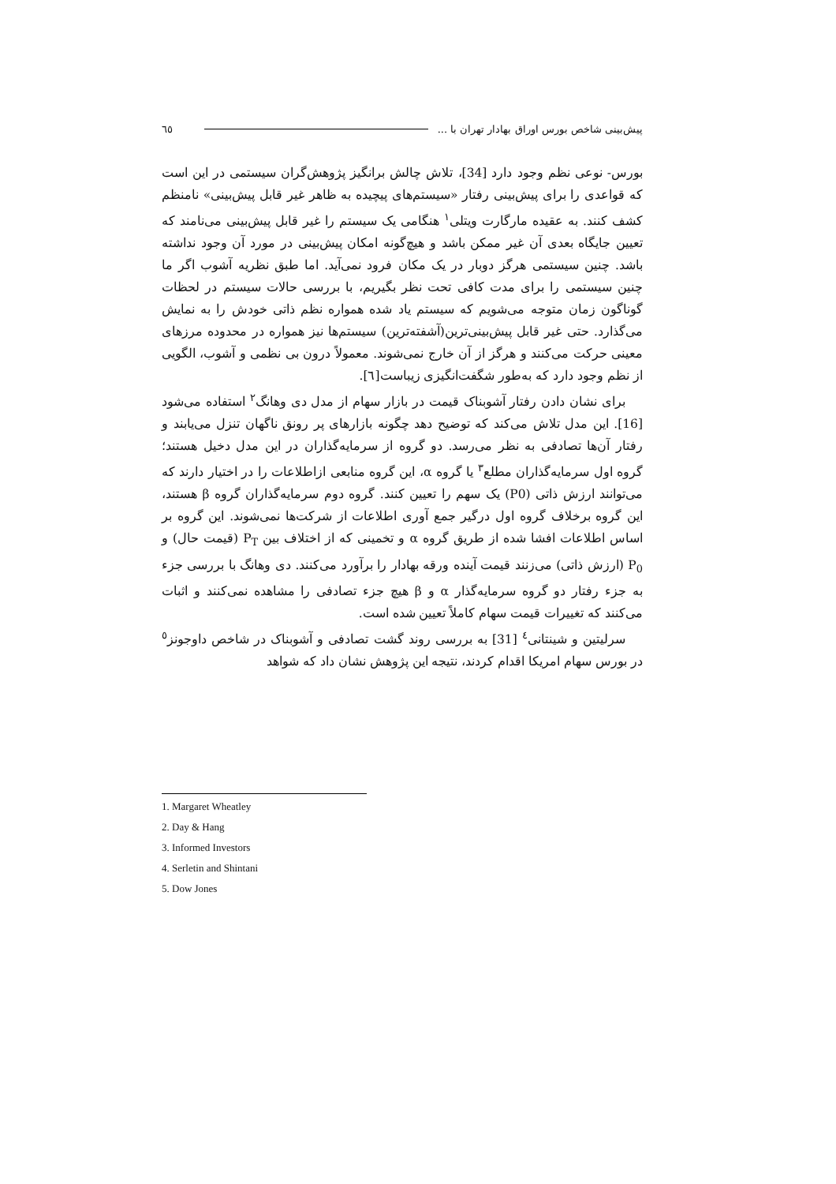پیش‌بینی شاخص بورس اوراق بهادار تهران با ... ٦٥
بورس- نوعی نظم وجود دارد [34]، تلاش چالش برانگیز پژوهش‌گران سیستمی در این است که قواعدی را برای پیش‌بینی رفتار «سیستم‌های پیچیده به ظاهر غیر قابل پیش‌بینی» نامنظم کشف کنند. به عقیده مارگارت ویتلی<sup>۱</sup> هنگامی یک سیستم را غیر قابل پیش‌بینی می‌نامند که تعیین جایگاه بعدی آن غیر ممکن باشد و هیچ‌گونه امکان پیش‌بینی در مورد آن وجود نداشته باشد. چنین سیستمی هرگز دوبار در یک مکان فرود نمی‌آید. اما طبق نظریه آشوب اگر ما چنین سیستمی را برای مدت کافی تحت نظر بگیریم، با بررسی حالات سیستم در لحظات گوناگون زمان متوجه می‌شویم که سیستم یاد شده همواره نظم ذاتی خودش را به نمایش می‌گذارد. حتی غیر قابل پیش‌بینی‌ترین(آشفته‌ترین) سیستم‌ها نیز همواره در محدوده مرزهای معینی حرکت می‌کنند و هرگز از آن خارج نمی‌شوند. معمولاً درون بی نظمی و آشوب، الگویی از نظم وجود دارد که به‌طور شگفت‌انگیزی زیباست[٦].
برای نشان دادن رفتار آشوبناک قیمت در بازار سهام از مدل دی وهانگ<sup>۲</sup> استفاده می‌شود [16]. این مدل تلاش می‌کند که توضیح دهد چگونه بازارهای پر رونق ناگهان تنزل می‌یابند و رفتار آن‌ها تصادفی به نظر می‌رسد. دو گروه از سرمایه‌گذاران در این مدل دخیل هستند؛ گروه اول سرمایه‌گذاران مطلع<sup>۳</sup> یا گروه α، این گروه منابعی ازاطلاعات را در اختیار دارند که می‌توانند ارزش ذاتی (P0) یک سهم را تعیین کنند. گروه دوم سرمایه‌گذاران گروه β هستند، این گروه برخلاف گروه اول درگیر جمع آوری اطلاعات از شرکت‌ها نمی‌شوند. این گروه بر اساس اطلاعات افشا شده از طریق گروه α و تخمینی که از اختلاف بین P<sub>T</sub> (قیمت حال) و P<sub>0</sub> (ارزش ذاتی) می‌زنند قیمت آینده ورقه بهادار را برآورد می‌کنند. دی وهانگ با بررسی جزء به جزء رفتار دو گروه سرمایه‌گذار α و β هیچ جزء تصادفی را مشاهده نمی‌کنند و اثبات می‌کنند که تغییرات قیمت سهام کاملاً تعیین شده است.
سرلیتین و شینتانی<sup>٤</sup> [31] به بررسی روند گشت تصادفی و آشوبناک در شاخص داوجونز<sup>٥</sup> در بورس سهام امریکا اقدام کردند، نتیجه این پژوهش نشان داد که شواهد
1. Margaret Wheatley
2. Day & Hang
3. Informed Investors
4. Serletin and Shintani
5. Dow Jones